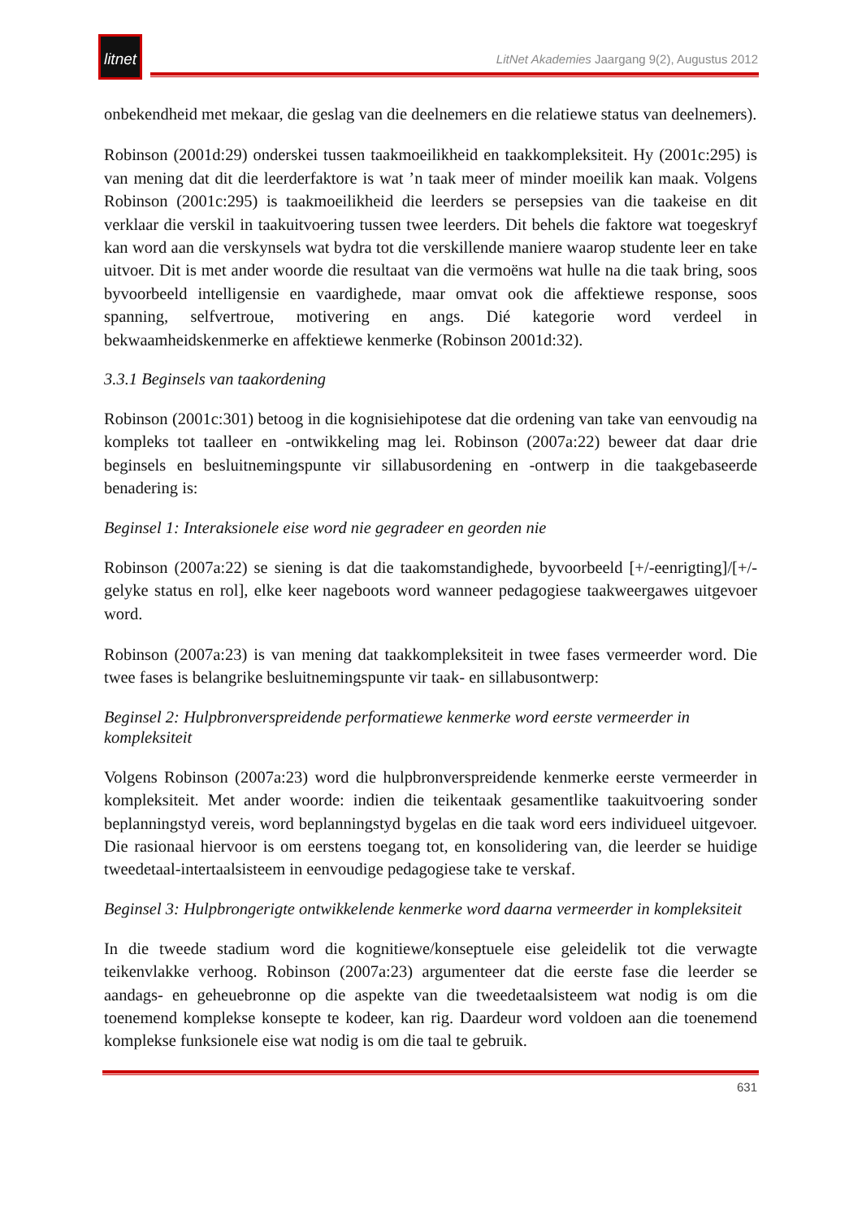litnet
LitNet Akademies Jaargang 9(2), Augustus 2012
onbekendheid met mekaar, die geslag van die deelnemers en die relatiewe status van deelnemers).
Robinson (2001d:29) onderskei tussen taakmoeilikheid en taakkompleksiteit. Hy (2001c:295) is van mening dat dit die leerderfaktore is wat ’n taak meer of minder moeilik kan maak. Volgens Robinson (2001c:295) is taakmoeilikheid die leerders se persepsies van die taakeise en dit verklaar die verskil in taakuitvoering tussen twee leerders. Dit behels die faktore wat toegeskryf kan word aan die verskynsels wat bydra tot die verskillende maniere waarop studente leer en take uitvoer. Dit is met ander woorde die resultaat van die vermoëns wat hulle na die taak bring, soos byvoorbeeld intelligensie en vaardighede, maar omvat ook die affektiewe response, soos spanning, selfvertroue, motivering en angs. Dié kategorie word verdeel in bekwaamheidskenmerke en affektiewe kenmerke (Robinson 2001d:32).
3.3.1 Beginsels van taakordening
Robinson (2001c:301) betoog in die kognisiehipotese dat die ordening van take van eenvoudig na kompleks tot taalleer en -ontwikkeling mag lei. Robinson (2007a:22) beweer dat daar drie beginsels en besluitnemingspunte vir sillabusordening en -ontwerp in die taakgebaseerde benadering is:
Beginsel 1: Interaksionele eise word nie gegradeer en georden nie
Robinson (2007a:22) se siening is dat die taakomstandighede, byvoorbeeld [+/-eenrigting]/[+/- gelyke status en rol], elke keer nageboots word wanneer pedagogiese taakweergawes uitgevoer word.
Robinson (2007a:23) is van mening dat taakkompleksiteit in twee fases vermeerder word. Die twee fases is belangrike besluitnemingspunte vir taak- en sillabusontwerp:
Beginsel 2: Hulpbronverspreidende performatiewe kenmerke word eerste vermeerder in kompleksiteit
Volgens Robinson (2007a:23) word die hulpbronverspreidende kenmerke eerste vermeerder in kompleksiteit. Met ander woorde: indien die teikentaak gesamentlike taakuitvoering sonder beplanningstyd vereis, word beplanningstyd bygelas en die taak word eers individueel uitgevoer. Die rasionaal hiervoor is om eerstens toegang tot, en konsolidering van, die leerder se huidige tweedetaal-intertaalsisteem in eenvoudige pedagogiese take te verskaf.
Beginsel 3: Hulpbrongerigte ontwikkelende kenmerke word daarna vermeerder in kompleksiteit
In die tweede stadium word die kognitiewe/konseptuele eise geleidelik tot die verwagte teikenvlakke verhoog. Robinson (2007a:23) argumenteer dat die eerste fase die leerder se aandags- en geheuebronne op die aspekte van die tweedetaalsisteem wat nodig is om die toenemend komplekse konsepte te kodeer, kan rig. Daardeur word voldoen aan die toenemend komplekse funksionele eise wat nodig is om die taal te gebruik.
631